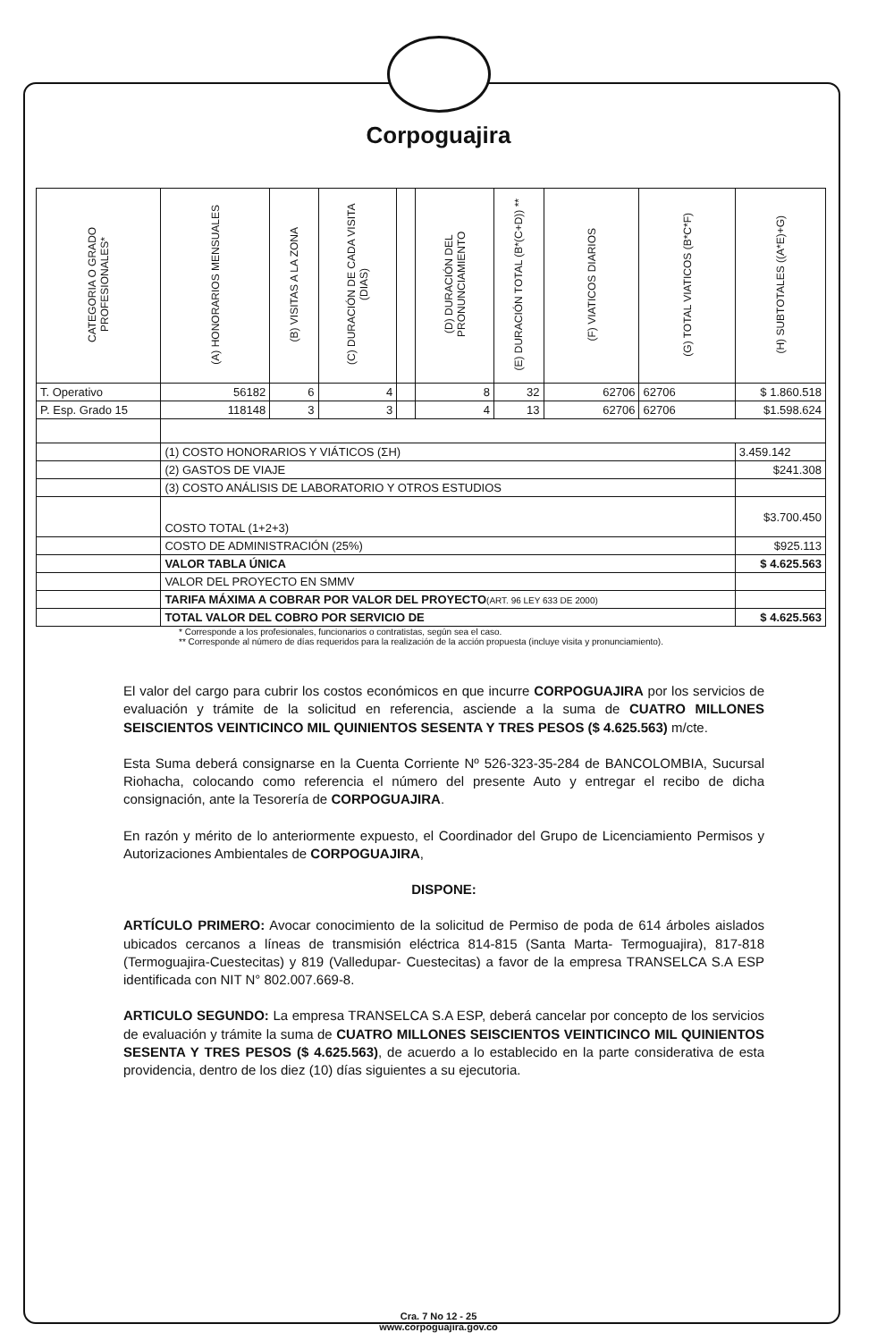Corpoguajira
| CATEGORIA O GRADO PROFESIONALES* | (A) HONORARIOS MENSUALES | (B) VISITAS A LA ZONA | (C) DURACIÓN DE CADA VISITA (DIAS) | | (D) DURACIÓN DEL PRONUNCIAMIENTO | (E) DURACIÓN TOTAL (B*(C+D)) ** | (F) VIATICOS DIARIOS | (G) TOTAL VIATICOS (B*C*F) | (H) SUBTOTALES ((A*E)+G) |
| --- | --- | --- | --- | --- | --- | --- | --- | --- | --- |
| T. Operativo | 56182 | 6 | 4 | | 8 | 32 | 62706 | 62706 | $ 1.860.518 |
| P. Esp. Grado 15 | 118148 | 3 | 3 | | 4 | 13 | 62706 | 62706 | $1.598.624 |
| | (1) COSTO HONORARIOS Y VIÁTICOS (ΣH) | | | | | | | | 3.459.142 |
| | (2) GASTOS DE VIAJE | | | | | | | | $241.308 |
| | (3) COSTO ANÁLISIS DE LABORATORIO Y OTROS ESTUDIOS | | | | | | | | |
| | COSTO TOTAL (1+2+3) | | | | | | | | $3.700.450 |
| | COSTO DE ADMINISTRACIÓN (25%) | | | | | | | | $925.113 |
| | VALOR TABLA ÚNICA | | | | | | | | $ 4.625.563 |
| | VALOR DEL PROYECTO EN SMMV | | | | | | | | |
| | TARIFA MÁXIMA A COBRAR POR VALOR DEL PROYECTO (ART. 96 LEY 633 DE 2000) | | | | | | | | |
| | TOTAL VALOR DEL COBRO POR SERVICIO DE | | | | | | | | $ 4.625.563 |
* Corresponde a los profesionales, funcionarios o contratistas, según sea el caso.
** Corresponde al número de días requeridos para la realización de la acción propuesta (incluye visita y pronunciamiento).
El valor del cargo para cubrir los costos económicos en que incurre CORPOGUAJIRA por los servicios de evaluación y trámite de la solicitud en referencia, asciende a la suma de CUATRO MILLONES SEISCIENTOS VEINTICINCO MIL QUINIENTOS SESENTA Y TRES PESOS ($ 4.625.563) m/cte.
Esta Suma deberá consignarse en la Cuenta Corriente Nº 526-323-35-284 de BANCOLOMBIA, Sucursal Riohacha, colocando como referencia el número del presente Auto y entregar el recibo de dicha consignación, ante la Tesorería de CORPOGUAJIRA.
En razón y mérito de lo anteriormente expuesto, el Coordinador del Grupo de Licenciamiento Permisos y Autorizaciones Ambientales de CORPOGUAJIRA,
DISPONE:
ARTÍCULO PRIMERO: Avocar conocimiento de la solicitud de Permiso de poda de 614 árboles aislados ubicados cercanos a líneas de transmisión eléctrica 814-815 (Santa Marta- Termoguajira), 817-818 (Termoguajira-Cuestecitas) y 819 (Valledupar- Cuestecitas) a favor de la empresa TRANSELCA S.A ESP identificada con NIT N° 802.007.669-8.
ARTICULO SEGUNDO: La empresa TRANSELCA S.A ESP, deberá cancelar por concepto de los servicios de evaluación y trámite la suma de CUATRO MILLONES SEISCIENTOS VEINTICINCO MIL QUINIENTOS SESENTA Y TRES PESOS ($ 4.625.563), de acuerdo a lo establecido en la parte considerativa de esta providencia, dentro de los diez (10) días siguientes a su ejecutoria.
Cra. 7 No 12 - 25
www.corpoguajira.gov.co